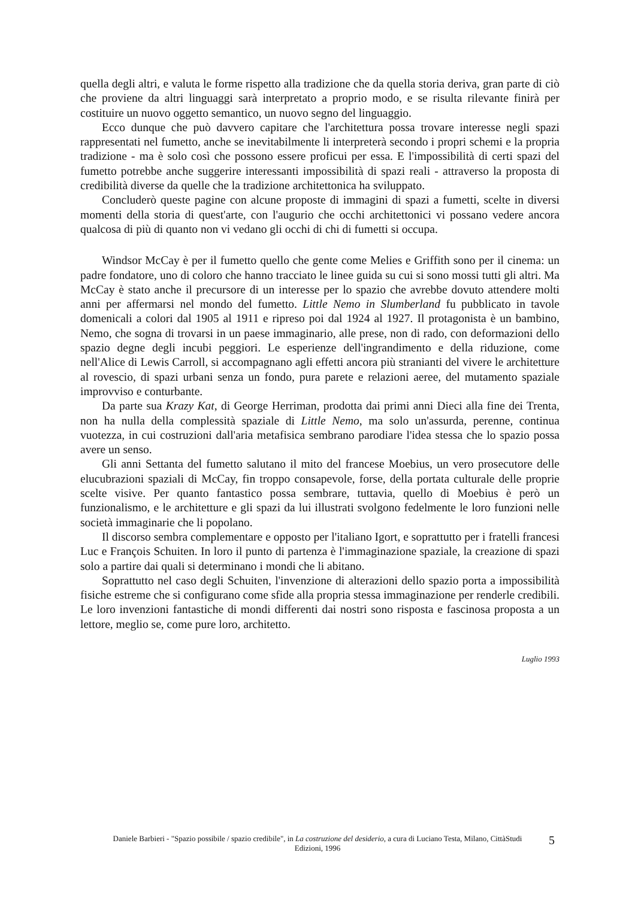quella degli altri, e valuta le forme rispetto alla tradizione che da quella storia deriva, gran parte di ciò che proviene da altri linguaggi sarà interpretato a proprio modo, e se risulta rilevante finirà per costituire un nuovo oggetto semantico, un nuovo segno del linguaggio.
Ecco dunque che può davvero capitare che l'architettura possa trovare interesse negli spazi rappresentati nel fumetto, anche se inevitabilmente li interpreterà secondo i propri schemi e la propria tradizione - ma è solo così che possono essere proficui per essa. E l'impossibilità di certi spazi del fumetto potrebbe anche suggerire interessanti impossibilità di spazi reali - attraverso la proposta di credibilità diverse da quelle che la tradizione architettonica ha sviluppato.
Concluderò queste pagine con alcune proposte di immagini di spazi a fumetti, scelte in diversi momenti della storia di quest'arte, con l'augurio che occhi architettonici vi possano vedere ancora qualcosa di più di quanto non vi vedano gli occhi di chi di fumetti si occupa.
Windsor McCay è per il fumetto quello che gente come Melies e Griffith sono per il cinema: un padre fondatore, uno di coloro che hanno tracciato le linee guida su cui si sono mossi tutti gli altri. Ma McCay è stato anche il precursore di un interesse per lo spazio che avrebbe dovuto attendere molti anni per affermarsi nel mondo del fumetto. Little Nemo in Slumberland fu pubblicato in tavole domenicali a colori dal 1905 al 1911 e ripreso poi dal 1924 al 1927. Il protagonista è un bambino, Nemo, che sogna di trovarsi in un paese immaginario, alle prese, non di rado, con deformazioni dello spazio degne degli incubi peggiori. Le esperienze dell'ingrandimento e della riduzione, come nell'Alice di Lewis Carroll, si accompagnano agli effetti ancora più stranianti del vivere le architetture al rovescio, di spazi urbani senza un fondo, pura parete e relazioni aeree, del mutamento spaziale improvviso e conturbante.
Da parte sua Krazy Kat, di George Herriman, prodotta dai primi anni Dieci alla fine dei Trenta, non ha nulla della complessità spaziale di Little Nemo, ma solo un'assurda, perenne, continua vuotezza, in cui costruzioni dall'aria metafisica sembrano parodiare l'idea stessa che lo spazio possa avere un senso.
Gli anni Settanta del fumetto salutano il mito del francese Moebius, un vero prosecutore delle elucubrazioni spaziali di McCay, fin troppo consapevole, forse, della portata culturale delle proprie scelte visive. Per quanto fantastico possa sembrare, tuttavia, quello di Moebius è però un funzionalismo, e le architetture e gli spazi da lui illustrati svolgono fedelmente le loro funzioni nelle società immaginarie che li popolano.
Il discorso sembra complementare e opposto per l'italiano Igort, e soprattutto per i fratelli francesi Luc e François Schuiten. In loro il punto di partenza è l'immaginazione spaziale, la creazione di spazi solo a partire dai quali si determinano i mondi che li abitano.
Soprattutto nel caso degli Schuiten, l'invenzione di alterazioni dello spazio porta a impossibilità fisiche estreme che si configurano come sfide alla propria stessa immaginazione per renderle credibili. Le loro invenzioni fantastiche di mondi differenti dai nostri sono risposta e fascinosa proposta a un lettore, meglio se, come pure loro, architetto.
Luglio 1993
Daniele Barbieri - "Spazio possibile / spazio credibile", in La costruzione del desiderio, a cura di Luciano Testa, Milano, CittàStudi Edizioni, 1996
5